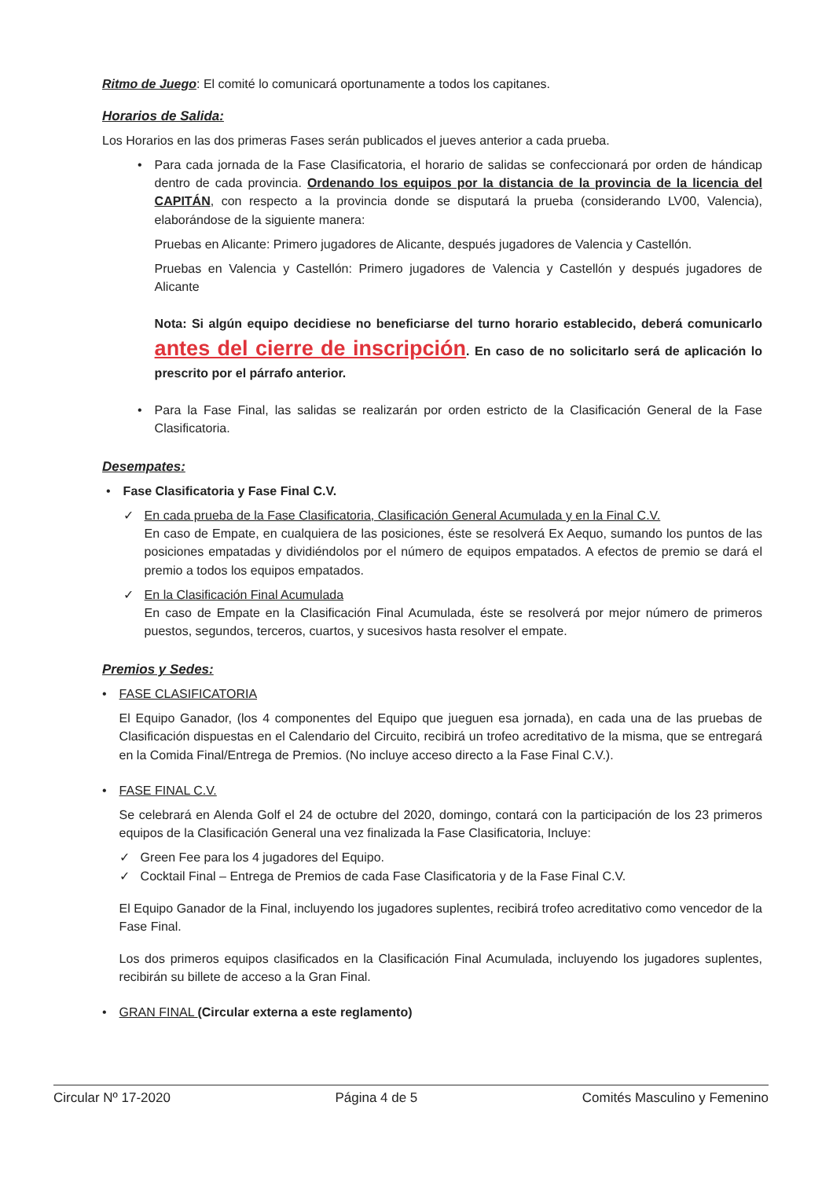Ritmo de Juego: El comité lo comunicará oportunamente a todos los capitanes.
Horarios de Salida:
Los Horarios en las dos primeras Fases serán publicados el jueves anterior a cada prueba.
• Para cada jornada de la Fase Clasificatoria, el horario de salidas se confeccionará por orden de hándicap dentro de cada provincia. Ordenando los equipos por la distancia de la provincia de la licencia del CAPITÁN, con respecto a la provincia donde se disputará la prueba (considerando LV00, Valencia), elaborándose de la siguiente manera:
Pruebas en Alicante: Primero jugadores de Alicante, después jugadores de Valencia y Castellón.
Pruebas en Valencia y Castellón: Primero jugadores de Valencia y Castellón y después jugadores de Alicante
Nota: Si algún equipo decidiese no beneficiarse del turno horario establecido, deberá comunicarlo antes del cierre de inscripción. En caso de no solicitarlo será de aplicación lo prescrito por el párrafo anterior.
• Para la Fase Final, las salidas se realizarán por orden estricto de la Clasificación General de la Fase Clasificatoria.
Desempates:
• Fase Clasificatoria y Fase Final C.V.
✓ En cada prueba de la Fase Clasificatoria, Clasificación General Acumulada y en la Final C.V.
En caso de Empate, en cualquiera de las posiciones, éste se resolverá Ex Aequo, sumando los puntos de las posiciones empatadas y dividiéndolos por el número de equipos empatados. A efectos de premio se dará el premio a todos los equipos empatados.
✓ En la Clasificación Final Acumulada
En caso de Empate en la Clasificación Final Acumulada, éste se resolverá por mejor número de primeros puestos, segundos, terceros, cuartos, y sucesivos hasta resolver el empate.
Premios y Sedes:
• FASE CLASIFICATORIA
El Equipo Ganador, (los 4 componentes del Equipo que jueguen esa jornada), en cada una de las pruebas de Clasificación dispuestas en el Calendario del Circuito, recibirá un trofeo acreditativo de la misma, que se entregará en la Comida Final/Entrega de Premios. (No incluye acceso directo a la Fase Final C.V.).
• FASE FINAL C.V.
Se celebrará en Alenda Golf el 24 de octubre del 2020, domingo, contará con la participación de los 23 primeros equipos de la Clasificación General una vez finalizada la Fase Clasificatoria, Incluye:
✓ Green Fee para los 4 jugadores del Equipo.
✓ Cocktail Final – Entrega de Premios de cada Fase Clasificatoria y de la Fase Final C.V.
El Equipo Ganador de la Final, incluyendo los jugadores suplentes, recibirá trofeo acreditativo como vencedor de la Fase Final.
Los dos primeros equipos clasificados en la Clasificación Final Acumulada, incluyendo los jugadores suplentes, recibirán su billete de acceso a la Gran Final.
• GRAN FINAL (Circular externa a este reglamento)
Circular Nº 17-2020 Página 4 de 5 Comités Masculino y Femenino